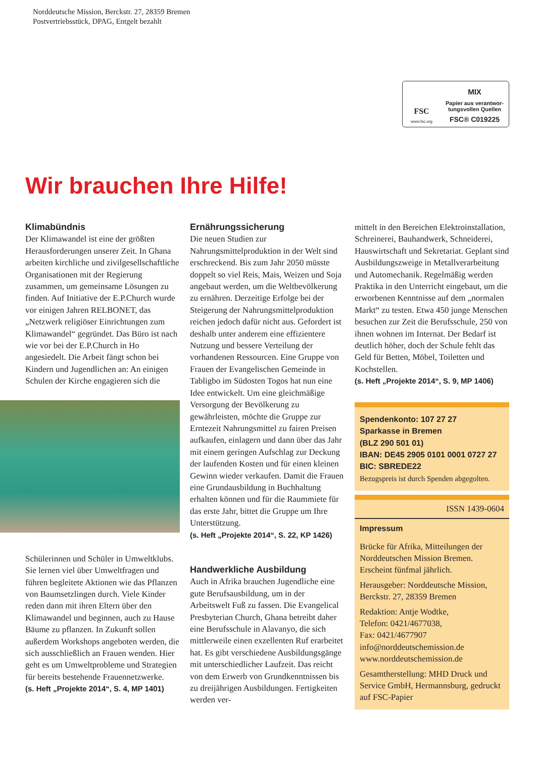Norddeutsche Mission, Berckstr. 27, 28359 Bremen
Postvertriebsstück, DPAG, Entgelt bezahlt
FSC
www.fsc.org
MIX
Papier aus verantwor-
tungsvollen Quellen
FSC® C019225
Wir brauchen Ihre Hilfe!
Klimabündnis
Der Klimawandel ist eine der größten Herausforderungen unserer Zeit. In Ghana arbeiten kirchliche und zivilgesellschaftliche Organisationen mit der Regierung zusammen, um gemeinsame Lösungen zu finden. Auf Initiative der E.P.Church wurde vor einigen Jahren RELBONET, das „Netzwerk religiöser Einrichtungen zum Klimawandel“ gegründet. Das Büro ist nach wie vor bei der E.P.Church in Ho angesiedelt. Die Arbeit fängt schon bei Kindern und Jugendlichen an: An einigen Schulen der Kirche engagieren sich die
Schülerinnen und Schüler in Umweltklubs. Sie lernen viel über Umweltfragen und führen begleitete Aktionen wie das Pflanzen von Baumsetzlingen durch. Viele Kinder reden dann mit ihren Eltern über den Klimawandel und beginnen, auch zu Hause Bäume zu pflanzen. In Zukunft sollen außerdem Workshops angeboten werden, die sich ausschließlich an Frauen wenden. Hier geht es um Umweltprobleme und Strategien für bereits bestehende Frauennetzwerke.
(s. Heft „Projekte 2014“, S. 4, MP 1401)
Ernährungssicherung
Die neuen Studien zur Nahrungsmittelproduktion in der Welt sind erschreckend. Bis zum Jahr 2050 müsste doppelt so viel Reis, Mais, Weizen und Soja angebaut werden, um die Weltbevölkerung zu ernähren. Derzeitige Erfolge bei der Steigerung der Nahrungsmittelproduktion reichen jedoch dafür nicht aus. Gefordert ist deshalb unter anderem eine effizientere Nutzung und bessere Verteilung der vorhandenen Ressourcen. Eine Gruppe von Frauen der Evangelischen Gemeinde in Tabligbo im Südosten Togos hat nun eine Idee entwickelt. Um eine gleichmäßige Versorgung der Bevölkerung zu gewährleisten, möchte die Gruppe zur Erntezeit Nahrungsmittel zu fairen Preisen aufkaufen, einlagern und dann über das Jahr mit einem geringen Aufschlag zur Deckung der laufenden Kosten und für einen kleinen Gewinn wieder verkaufen. Damit die Frauen eine Grundausbildung in Buchhaltung erhalten können und für die Raummiete für das erste Jahr, bittet die Gruppe um Ihre Unterstützung.
(s. Heft „Projekte 2014“, S. 22, KP 1426)
Handwerkliche Ausbildung
Auch in Afrika brauchen Jugendliche eine gute Berufsausbildung, um in der Arbeitswelt Fuß zu fassen. Die Evangelical Presbyterian Church, Ghana betreibt daher eine Berufsschule in Alavanyo, die sich mittlerweile einen exzellenten Ruf erarbeitet hat. Es gibt verschiedene Ausbildungsgänge mit unterschiedlicher Laufzeit. Das reicht von dem Erwerb von Grundkenntnissen bis zu dreijährigen Ausbildungen. Fertigkeiten werden ver-
mittelt in den Bereichen Elektroinstallation, Schreinerei, Bauhandwerk, Schneiderei, Hauswirtschaft und Sekretariat. Geplant sind Ausbildungszweige in Metallverarbeitung und Automechanik. Regelmäßig werden Praktika in den Unterricht eingebaut, um die erworbenen Kenntnisse auf dem „normalen Markt“ zu testen. Etwa 450 junge Menschen besuchen zur Zeit die Berufsschule, 250 von ihnen wohnen im Internat. Der Bedarf ist deutlich höher, doch der Schule fehlt das Geld für Betten, Möbel, Toiletten und Kochstellen.
(s. Heft „Projekte 2014“, S. 9, MP 1406)
Spendenkonto: 107 27 27
Sparkasse in Bremen
(BLZ 290 501 01)
IBAN: DE45 2905 0101 0001 0727 27
BIC: SBREDE22
Bezugspreis ist durch Spenden abgegolten.
ISSN 1439-0604
Impressum
Brücke für Afrika, Mitteilungen der Norddeutschen Mission Bremen. Erscheint fünfmal jährlich.
Herausgeber: Norddeutsche Mission, Berckstr. 27, 28359 Bremen
Redaktion: Antje Wodtke,
Telefon: 0421/4677038,
Fax: 0421/4677907
info@norddeutschemission.de
www.norddeutschemission.de
Gesamtherstellung: MHD Druck und Service GmbH, Hermannsburg, gedruckt auf FSC-Papier